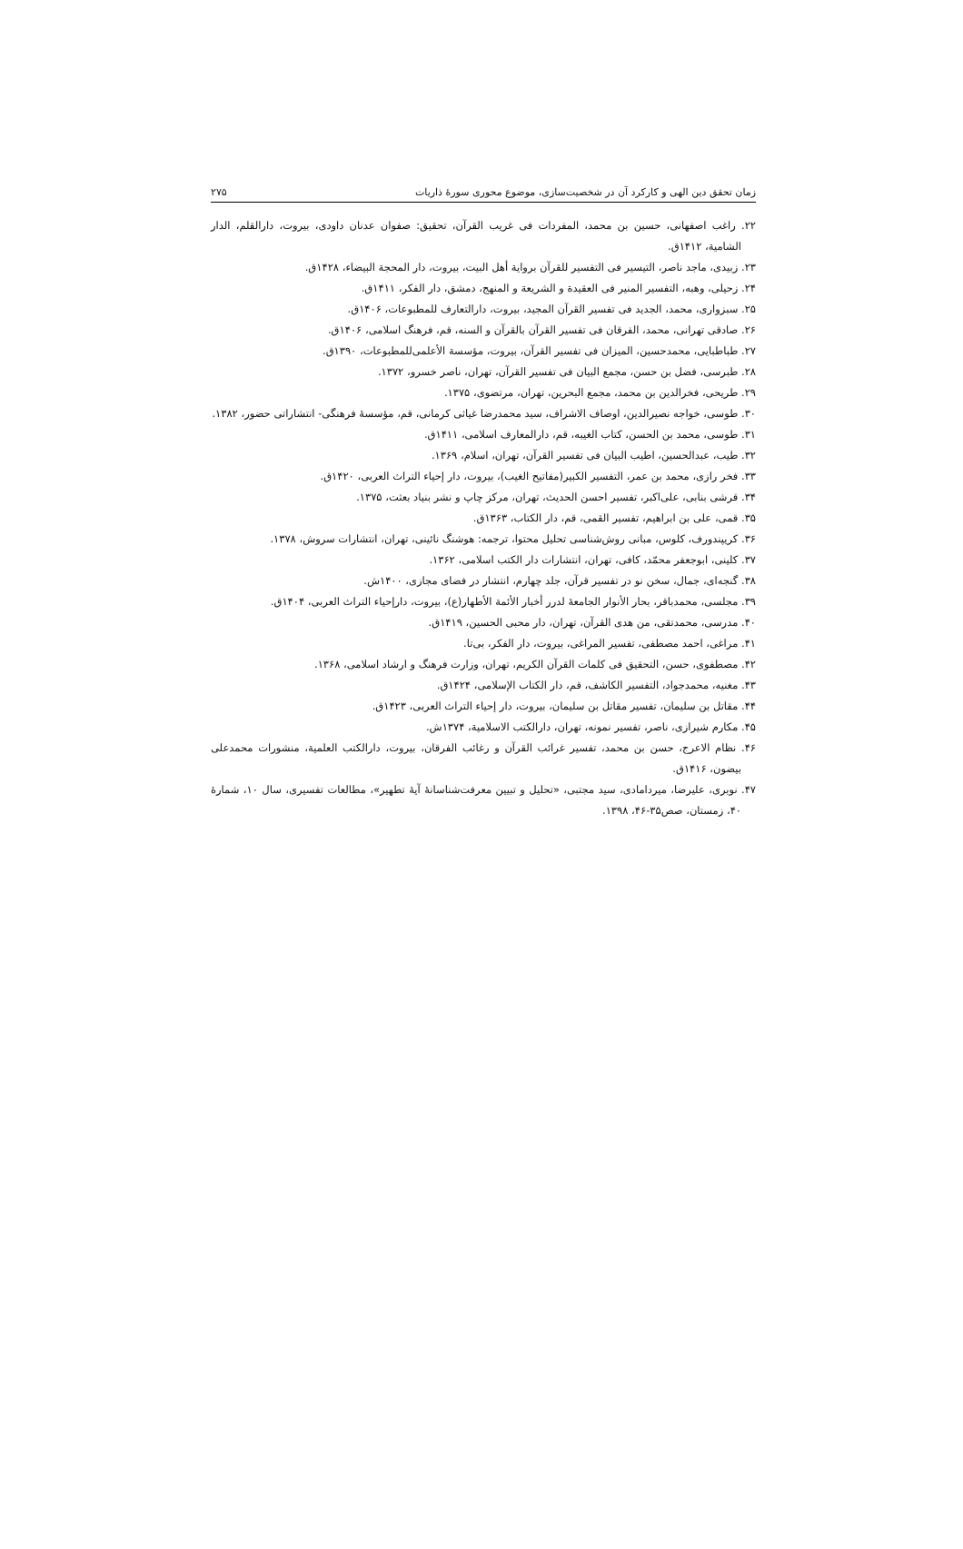زمان تحقق دین الهی و کارکرد آن در شخصیت‌سازی، موضوع محوری سورۀ ذاریات ۲۷۵
۲۲. راغب اصفهانی، حسین بن محمد، المفردات فی غریب القرآن، تحقیق: صفوان عدنان داودی، بیروت، دارالقلم، الدار الشامیة، ۱۴۱۲ق.
۲۳. زبیدی، ماجد ناصر، التیسیر فی التفسیر للقرآن بروایة أهل البیت، بیروت، دار المحجة البیضاء، ۱۴۲۸ق.
۲۴. زحیلی، وهبه، التفسیر المنیر فی العقیدة و الشریعة و المنهج، دمشق، دار الفکر، ۱۴۱۱ق.
۲۵. سبزواری، محمد، الجدید فی تفسیر القرآن المجید، بیروت، دارالتعارف للمطبوعات، ۱۴۰۶ق.
۲۶. صادقی تهرانی، محمد، الفرقان فی تفسیر القرآن بالقرآن و السنه، قم، فرهنگ اسلامی، ۱۴۰۶ق.
۲۷. طباطبایی، محمدحسین، المیزان فی تفسیر القرآن، بیروت، مؤسسة الأعلمی‌للمطبوعات، ۱۳۹۰ق.
۲۸. طبرسی، فضل بن حسن، مجمع البیان فی تفسیر القرآن، تهران، ناصر خسرو، ۱۳۷۲.
۲۹. طریحی، فخرالدین بن محمد، مجمع البحرین، تهران، مرتضوی، ۱۳۷۵.
۳۰. طوسی، خواجه نصیرالدین، اوصاف الاشراف، سید محمدرضا غیاثی کرمانی، قم، مؤسسۀ فرهنگی- انتشاراتی حضور، ۱۳۸۲.
۳۱. طوسی، محمد بن الحسن، کتاب الغیبه، قم، دارالمعارف اسلامی، ۱۴۱۱ق.
۳۲. طیب، عبدالحسین، اطیب البیان فی تفسیر القرآن، تهران، اسلام، ۱۳۶۹.
۳۳. فخر رازی، محمد بن عمر، التفسیر الکبیر(مفاتیح الغیب)، بیروت، دار إحیاء التراث العربی، ۱۴۲۰ق.
۳۴. قرشی بنابی، علی‌اکبر، تفسیر احسن الحدیث، تهران، مرکز چاپ و نشر بنیاد بعثت، ۱۳۷۵.
۳۵. قمی، علی بن ابراهیم، تفسیر القمی، قم، دار الکتاب، ۱۳۶۳ق.
۳۶. کریپندورف، کلوس، مبانی روش‌شناسی تحلیل محتوا، ترجمه: هوشنگ نائینی، تهران، انتشارات سروش، ۱۳۷۸.
۳۷. کلینی، ابوجعفر محمّد، کافی، تهران، انتشارات دار الکتب اسلامی، ۱۳۶۲.
۳۸. گنجه‌ای، جمال، سخن نو در تفسیر قرآن، جلد چهارم، انتشار در فضای مجازی، ۱۴۰۰ش.
۳۹. مجلسی، محمدباقر، بحار الأنوار الجامعۀ لدرر أخبار الأئمة الأطهار(ع)، بیروت، دارإحیاء التراث العربی، ۱۴۰۴ق.
۴۰. مدرسی، محمدتقی، من هدی القرآن، تهران، دار محبی الحسین، ۱۴۱۹ق.
۴۱. مراغی، احمد مصطفی، تفسیر المراغی، بیروت، دار الفکر، بی‌تا.
۴۲. مصطفوی، حسن، التحقیق فی کلمات القرآن الکریم، تهران، وزارت فرهنگ و ارشاد اسلامی، ۱۳۶۸.
۴۳. مغنیه، محمدجواد، التفسیر الکاشف، قم، دار الکتاب الإسلامی، ۱۴۲۴ق.
۴۴. مقاتل بن سلیمان، تفسیر مقاتل بن سلیمان، بیروت، دار إحیاء التراث العربی، ۱۴۲۳ق.
۴۵. مکارم شیرازی، ناصر، تفسیر نمونه، تهران، دارالکتب الاسلامیة، ۱۳۷۴ش.
۴۶. نظام الاعرج، حسن بن محمد، تفسیر غرائب القرآن و رغائب الفرقان، بیروت، دارالکتب العلمیة، منشورات محمدعلی بیضون، ۱۴۱۶ق.
۴۷. نوبری، علیرضا، میردامادی، سید مجتبی، «تحلیل و تبیین معرفت‌شناسانۀ آیۀ تطهیر»، مطالعات تفسیری، سال ۱۰، شمارۀ ۴۰، زمستان، صص۳۵-۴۶، ۱۳۹۸.